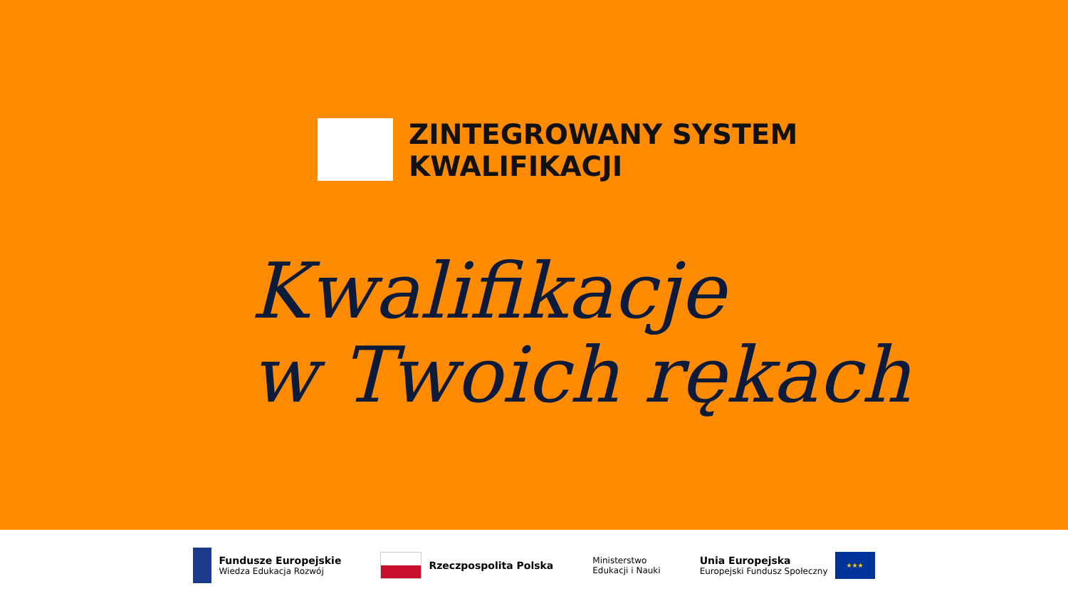ZINTEGROWANY SYSTEM
KWALIFIKACJI
Kwalifikacje
w Twoich rękach
Fundusze Europejskie
Wiedza Edukacja Rozwój
Rzeczpospolita Polska
Ministerstwo
Edukacji i Nauki
Unia Europejska
Europejski Fundusz Społeczny
★★★